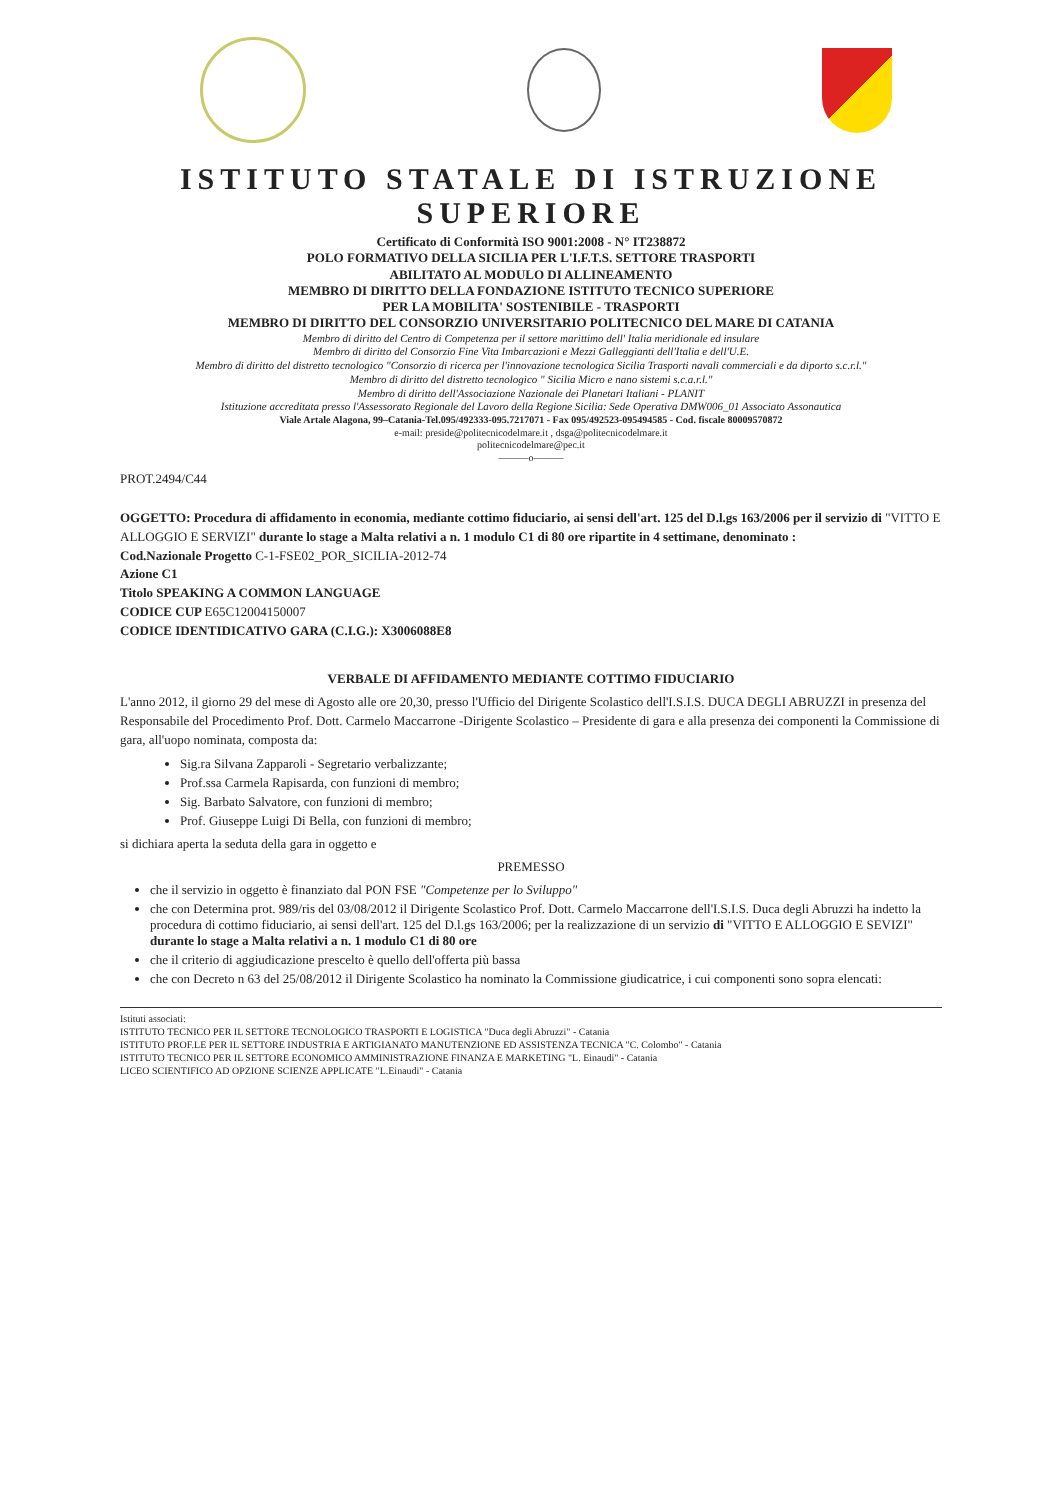ISTITUTO STATALE DI ISTRUZIONE SUPERIORE
Certificato di Conformità ISO 9001:2008 - N° IT238872
POLO FORMATIVO DELLA SICILIA PER L'I.F.T.S. SETTORE TRASPORTI
ABILITATO AL MODULO DI ALLINEAMENTO
MEMBRO DI DIRITTO DELLA FONDAZIONE ISTITUTO TECNICO SUPERIORE
PER LA MOBILITA' SOSTENIBILE - TRASPORTI
MEMBRO DI DIRITTO DEL CONSORZIO UNIVERSITARIO POLITECNICO DEL MARE DI CATANIA
Membro di diritto del Centro di Competenza per il settore marittimo dell' Italia meridionale ed insulare
Membro di diritto del Consorzio Fine Vita Imbarcazioni e Mezzi Galleggianti dell'Italia e dell'U.E.
Membro di diritto del distretto tecnologico "Consorzio di ricerca per l'innovazione tecnologica Sicilia Trasporti navali commerciali e da diporto s.c.r.l."
Membro di diritto del distretto tecnologico " Sicilia Micro e nano sistemi s.c.a.r.l."
Membro di diritto dell'Associazione Nazionale dei Planetari Italiani - PLANIT
Istituzione accreditata presso l'Assessorato Regionale del Lavoro della Regione Sicilia: Sede Operativa DMW006_01 Associato Assonautica
Viale Artale Alagona, 99–Catania-Tel.095/492333-095.7217071 - Fax 095/492523-095494585 - Cod. fiscale 80009570872
e-mail: preside@politecnicodelmare.it , dsga@politecnicodelmare.it
politecnicodelmare@pec.it
———o———
PROT.2494/C44
OGGETTO: Procedura di affidamento in economia, mediante cottimo fiduciario, ai sensi dell'art. 125 del D.l.gs 163/2006 per il servizio di "VITTO E ALLOGGIO E SERVIZI" durante lo stage a Malta relativi a n. 1 modulo C1 di 80 ore ripartite in 4 settimane, denominato :
Cod.Nazionale Progetto C-1-FSE02_POR_SICILIA-2012-74
Azione C1
Titolo SPEAKING A COMMON LANGUAGE
CODICE CUP E65C12004150007
CODICE IDENTIDICATIVO GARA (C.I.G.): X3006088E8
VERBALE DI AFFIDAMENTO MEDIANTE COTTIMO FIDUCIARIO
L'anno 2012, il giorno 29 del mese di Agosto alle ore 20,30, presso l'Ufficio del Dirigente Scolastico dell'I.S.I.S. DUCA DEGLI ABRUZZI in presenza del Responsabile del Procedimento Prof. Dott. Carmelo Maccarrone -Dirigente Scolastico – Presidente di gara e alla presenza dei componenti la Commissione di gara, all'uopo nominata, composta da:
Sig.ra Silvana Zapparoli - Segretario verbalizzante;
Prof.ssa Carmela Rapisarda, con funzioni di membro;
Sig. Barbato Salvatore, con funzioni di membro;
Prof. Giuseppe Luigi Di Bella, con funzioni di membro;
si dichiara aperta la seduta della gara in oggetto e
PREMESSO
che il servizio in oggetto è finanziato dal PON FSE "Competenze per lo Sviluppo"
che con Determina prot. 989/ris del 03/08/2012 il Dirigente Scolastico Prof. Dott. Carmelo Maccarrone dell'I.S.I.S. Duca degli Abruzzi ha indetto la procedura di cottimo fiduciario, ai sensi dell'art. 125 del D.l.gs 163/2006; per la realizzazione di un servizio di "VITTO E ALLOGGIO E SEVIZI" durante lo stage a Malta relativi a n. 1 modulo C1 di 80 ore
che il criterio di aggiudicazione prescelto è quello dell'offerta più bassa
che con Decreto n 63 del 25/08/2012 il Dirigente Scolastico ha nominato la Commissione giudicatrice, i cui componenti sono sopra elencati:
Istituti associati:
ISTITUTO TECNICO PER IL SETTORE TECNOLOGICO TRASPORTI E LOGISTICA "Duca degli Abruzzi" - Catania
ISTITUTO PROF.LE PER IL SETTORE INDUSTRIA E ARTIGIANATO MANUTENZIONE ED ASSISTENZA TECNICA "C. Colombo" - Catania
ISTITUTO TECNICO PER IL SETTORE ECONOMICO AMMINISTRAZIONE FINANZA E MARKETING "L. Einaudi" - Catania
LICEO SCIENTIFICO AD OPZIONE SCIENZE APPLICATE "L.Einaudi" - Catania